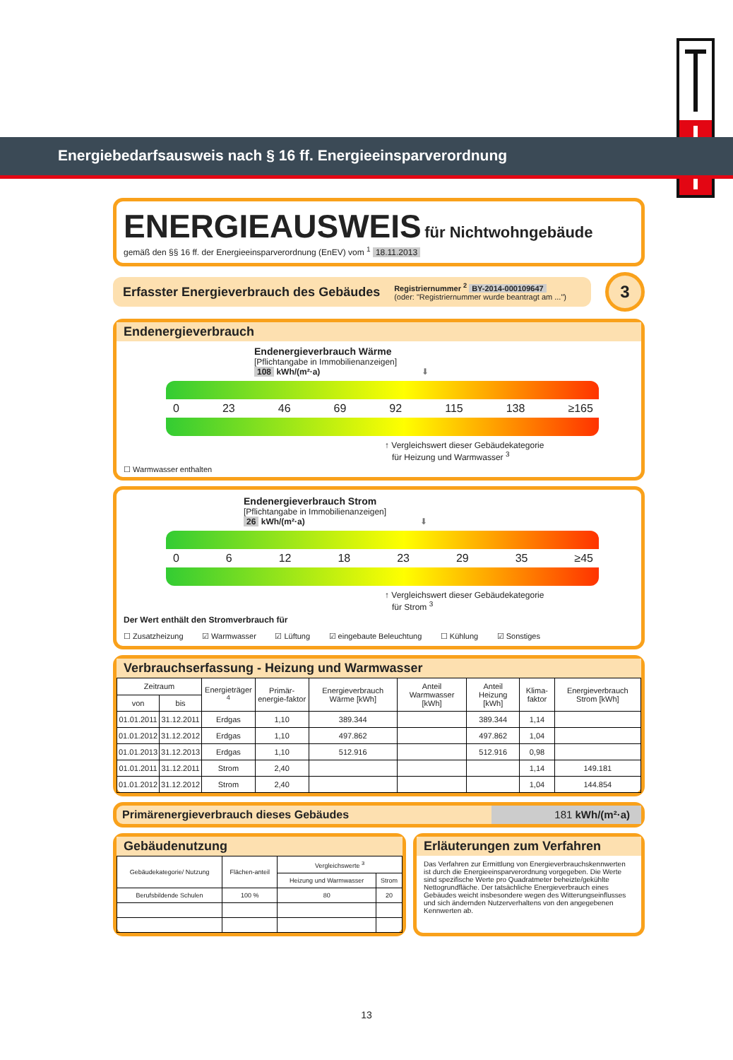Energiebedarfsausweis nach § 16 ff. Energieeinsparverordnung
ENERGIEAUSWEIS für Nichtwohngebäude
gemäß den §§ 16 ff. der Energieeinsparverordnung (EnEV) vom <sup>1</sup> 18.11.2013
Erfasster Energieverbrauch des Gebäudes
Registriernummer <sup>2</sup> BY-2014-000109647
(oder: "Registriernummer wurde beantragt am ...")
3
Endenergieverbrauch
Endenergieverbrauch Wärme
[Pflichtangabe in Immobilienanzeigen]
108 kWh/(m²·a) ⬇
0 23 46 69 92 115 138 ≥165
↑ Vergleichswert dieser Gebäudekategorie
für Heizung und Warmwasser <sup>3</sup>
☐ Warmwasser enthalten
Endenergieverbrauch Strom
[Pflichtangabe in Immobilienanzeigen]
26 kWh/(m²·a) ⬇
0 6 12 18 23 29 35 ≥45
↑ Vergleichswert dieser Gebäudekategorie
für Strom <sup>3</sup>
Der Wert enthält den Stromverbrauch für
☐ Zusatzheizung ☑ Warmwasser ☑ Lüftung ☑ eingebaute Beleuchtung ☐ Kühlung ☑ Sonstiges
Verbrauchserfassung - Heizung und Warmwasser
| Zeitraum | | Energieträger <sup>4</sup> | Primär-energie-faktor | Energieverbrauch Wärme [kWh] | Anteil Warmwasser [kWh] | Anteil Heizung [kWh] | Klima-faktor | Energieverbrauch Strom [kWh] |
| --- | --- | --- | --- | --- | --- | --- | --- | --- |
| von | bis | | | | | | | |
| 01.01.2011 | 31.12.2011 | Erdgas | 1,10 | 389.344 | | 389.344 | 1,14 | |
| 01.01.2012 | 31.12.2012 | Erdgas | 1,10 | 497.862 | | 497.862 | 1,04 | |
| 01.01.2013 | 31.12.2013 | Erdgas | 1,10 | 512.916 | | 512.916 | 0,98 | |
| 01.01.2011 | 31.12.2011 | Strom | 2,40 | | | | 1,14 | 149.181 |
| 01.01.2012 | 31.12.2012 | Strom | 2,40 | | | | 1,04 | 144.854 |
Primärenergieverbrauch dieses Gebäudes
181 kWh/(m²·a)
Gebäudenutzung
| Gebäudekategorie/ Nutzung | Flächen-anteil | Vergleichswerte <sup>3</sup> | |
| --- | --- | --- | --- |
| | | Heizung und Warmwasser | Strom |
| Berufsbildende Schulen | 100 % | 80 | 20 |
Erläuterungen zum Verfahren
Das Verfahren zur Ermittlung von Energieverbrauchskennwerten ist durch die Energieeinsparverordnung vorgegeben. Die Werte sind spezifische Werte pro Quadratmeter beheizte/gekühlte Nettogrundfläche. Der tatsächliche Energieverbrauch eines Gebäudes weicht insbesondere wegen des Witterungseinflusses und sich ändernden Nutzerverhaltens von den angegebenen Kennwerten ab.
13